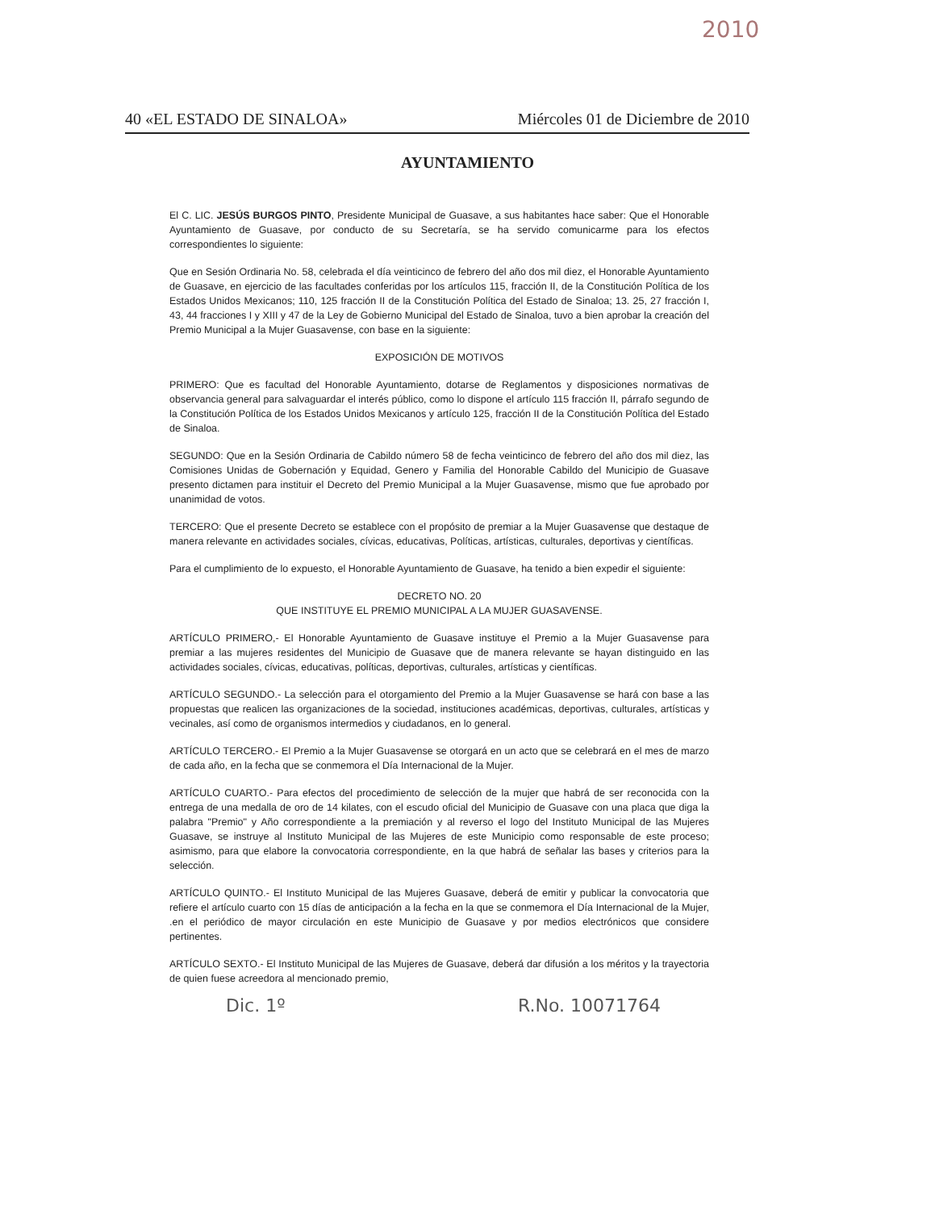2010
40 «EL ESTADO DE SINALOA» Miércoles 01 de Diciembre de 2010
AYUNTAMIENTO
El C. LIC. JESÚS BURGOS PINTO, Presidente Municipal de Guasave, a sus habitantes hace saber: Que el Honorable Ayuntamiento de Guasave, por conducto de su Secretaría, se ha servido comunicarme para los efectos correspondientes lo siguiente:
Que en Sesión Ordinaria No. 58, celebrada el día veinticinco de febrero del año dos mil diez, el Honorable Ayuntamiento de Guasave, en ejercicio de las facultades conferidas por los artículos 115, fracción II, de la Constitución Política de los Estados Unidos Mexicanos; 110, 125 fracción II de la Constitución Política del Estado de Sinaloa; 13. 25, 27 fracción I, 43, 44 fracciones I y XIII y 47 de la Ley de Gobierno Municipal del Estado de Sinaloa, tuvo a bien aprobar la creación del Premio Municipal a la Mujer Guasavense, con base en la siguiente:
EXPOSICIÓN DE MOTIVOS
PRIMERO: Que es facultad del Honorable Ayuntamiento, dotarse de Reglamentos y disposiciones normativas de observancia general para salvaguardar el interés público, como lo dispone el artículo 115 fracción II, párrafo segundo de la Constitución Política de los Estados Unidos Mexicanos y artículo 125, fracción II de la Constitución Política del Estado de Sinaloa.
SEGUNDO: Que en la Sesión Ordinaria de Cabildo número 58 de fecha veinticinco de febrero del año dos mil diez, las Comisiones Unidas de Gobernación y Equidad, Genero y Familia del Honorable Cabildo del Municipio de Guasave presento dictamen para instituir el Decreto del Premio Municipal a la Mujer Guasavense, mismo que fue aprobado por unanimidad de votos.
TERCERO: Que el presente Decreto se establece con el propósito de premiar a la Mujer Guasavense que destaque de manera relevante en actividades sociales, cívicas, educativas, Políticas, artísticas, culturales, deportivas y científicas.
Para el cumplimiento de lo expuesto, el Honorable Ayuntamiento de Guasave, ha tenido a bien expedir el siguiente:
DECRETO NO. 20
QUE INSTITUYE EL PREMIO MUNICIPAL A LA MUJER GUASAVENSE.
ARTÍCULO PRIMERO,- El Honorable Ayuntamiento de Guasave instituye el Premio a la Mujer Guasavense para premiar a las mujeres residentes del Municipio de Guasave que de manera relevante se hayan distinguido en las actividades sociales, cívicas, educativas, políticas, deportivas, culturales, artísticas y científicas.
ARTÍCULO SEGUNDO.- La selección para el otorgamiento del Premio a la Mujer Guasavense se hará con base a las propuestas que realicen las organizaciones de la sociedad, instituciones académicas, deportivas, culturales, artísticas y vecinales, así como de organismos intermedios y ciudadanos, en lo general.
ARTÍCULO TERCERO.- El Premio a la Mujer Guasavense se otorgará en un acto que se celebrará en el mes de marzo de cada año, en la fecha que se conmemora el Día Internacional de la Mujer.
ARTÍCULO CUARTO.- Para efectos del procedimiento de selección de la mujer que habrá de ser reconocida con la entrega de una medalla de oro de 14 kilates, con el escudo oficial del Municipio de Guasave con una placa que diga la palabra "Premio" y Año correspondiente a la premiación y al reverso el logo del Instituto Municipal de las Mujeres Guasave, se instruye al Instituto Municipal de las Mujeres de este Municipio como responsable de este proceso; asimismo, para que elabore la convocatoria correspondiente, en la que habrá de señalar las bases y criterios para la selección.
ARTÍCULO QUINTO.- El Instituto Municipal de las Mujeres Guasave, deberá de emitir y publicar la convocatoria que refiere el artículo cuarto con 15 días de anticipación a la fecha en la que se conmemora el Día Internacional de la Mujer, .en el periódico de mayor circulación en este Municipio de Guasave y por medios electrónicos que considere pertinentes.
ARTÍCULO SEXTO.- El Instituto Municipal de las Mujeres de Guasave, deberá dar difusión a los méritos y la trayectoria de quien fuese acreedora al mencionado premio,
Dic. 1º R.No. 10071764